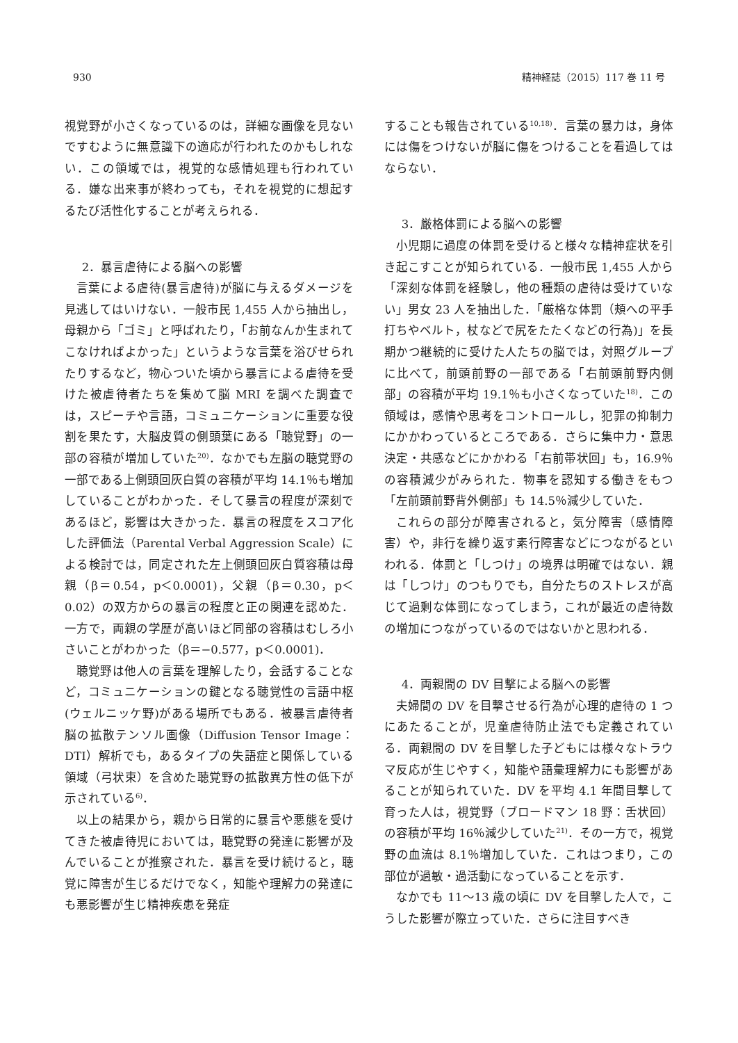930 精神経誌（2015）117 巻 11 号
視覚野が小さくなっているのは，詳細な画像を見ないですむように無意識下の適応が行われたのかもしれない．この領域では，視覚的な感情処理も行われている．嫌な出来事が終わっても，それを視覚的に想起するたび活性化することが考えられる．
2．暴言虐待による脳への影響
言葉による虐待(暴言虐待)が脳に与えるダメージを見逃してはいけない．一般市民 1,455 人から抽出し，母親から「ゴミ」と呼ばれたり，「お前なんか生まれてこなければよかった」というような言葉を浴びせられたりするなど，物心ついた頃から暴言による虐待を受けた被虐待者たちを集めて脳 MRI を調べた調査では，スピーチや言語，コミュニケーションに重要な役割を果たす，大脳皮質の側頭葉にある「聴覚野」の一部の容積が増加していた<sup>20)</sup>．なかでも左脳の聴覚野の一部である上側頭回灰白質の容積が平均 14.1％も増加していることがわかった．そして暴言の程度が深刻であるほど，影響は大きかった．暴言の程度をスコア化した評価法（Parental Verbal Aggression Scale）による検討では，同定された左上側頭回灰白質容積は母親（β＝0.54，p＜0.0001)，父親（β＝0.30，p＜0.02）の双方からの暴言の程度と正の関連を認めた．一方で，両親の学歴が高いほど同部の容積はむしろ小さいことがわかった（β＝−0.577，p＜0.0001)．
聴覚野は他人の言葉を理解したり，会話することなど，コミュニケーションの鍵となる聴覚性の言語中枢(ウェルニッケ野)がある場所でもある．被暴言虐待者脳の拡散テンソル画像（Diffusion Tensor Image：DTI）解析でも，あるタイプの失語症と関係している領域（弓状束）を含めた聴覚野の拡散異方性の低下が示されている<sup>6)</sup>．
以上の結果から，親から日常的に暴言や悪態を受けてきた被虐待児においては，聴覚野の発達に影響が及んでいることが推察された．暴言を受け続けると，聴覚に障害が生じるだけでなく，知能や理解力の発達にも悪影響が生じ精神疾患を発症
することも報告されている<sup>10,18)</sup>．言葉の暴力は，身体には傷をつけないが脳に傷をつけることを看過してはならない．
3．厳格体罰による脳への影響
小児期に過度の体罰を受けると様々な精神症状を引き起こすことが知られている．一般市民 1,455 人から「深刻な体罰を経験し，他の種類の虐待は受けていない」男女 23 人を抽出した．「厳格な体罰（頰への平手打ちやベルト，杖などで尻をたたくなどの行為)」を長期かつ継続的に受けた人たちの脳では，対照グループに比べて，前頭前野の一部である「右前頭前野内側部」の容積が平均 19.1％も小さくなっていた<sup>18)</sup>．この領域は，感情や思考をコントロールし，犯罪の抑制力にかかわっているところである．さらに集中力・意思決定・共感などにかかわる「右前帯状回」も，16.9％の容積減少がみられた．物事を認知する働きをもつ「左前頭前野背外側部」も 14.5％減少していた．
これらの部分が障害されると，気分障害（感情障害）や，非行を繰り返す素行障害などにつながるといわれる．体罰と「しつけ」の境界は明確ではない．親は「しつけ」のつもりでも，自分たちのストレスが高じて過剰な体罰になってしまう，これが最近の虐待数の増加につながっているのではないかと思われる．
4．両親間の DV 目撃による脳への影響
夫婦間の DV を目撃させる行為が心理的虐待の 1 つにあたることが，児童虐待防止法でも定義されている．両親間の DV を目撃した子どもには様々なトラウマ反応が生じやすく，知能や語彙理解力にも影響があることが知られていた．DV を平均 4.1 年間目撃して育った人は，視覚野（ブロードマン 18 野：舌状回）の容積が平均 16％減少していた<sup>21)</sup>．その一方で，視覚野の血流は 8.1％増加していた．これはつまり，この部位が過敏・過活動になっていることを示す．
なかでも 11〜13 歳の頃に DV を目撃した人で，こうした影響が際立っていた．さらに注目すべき